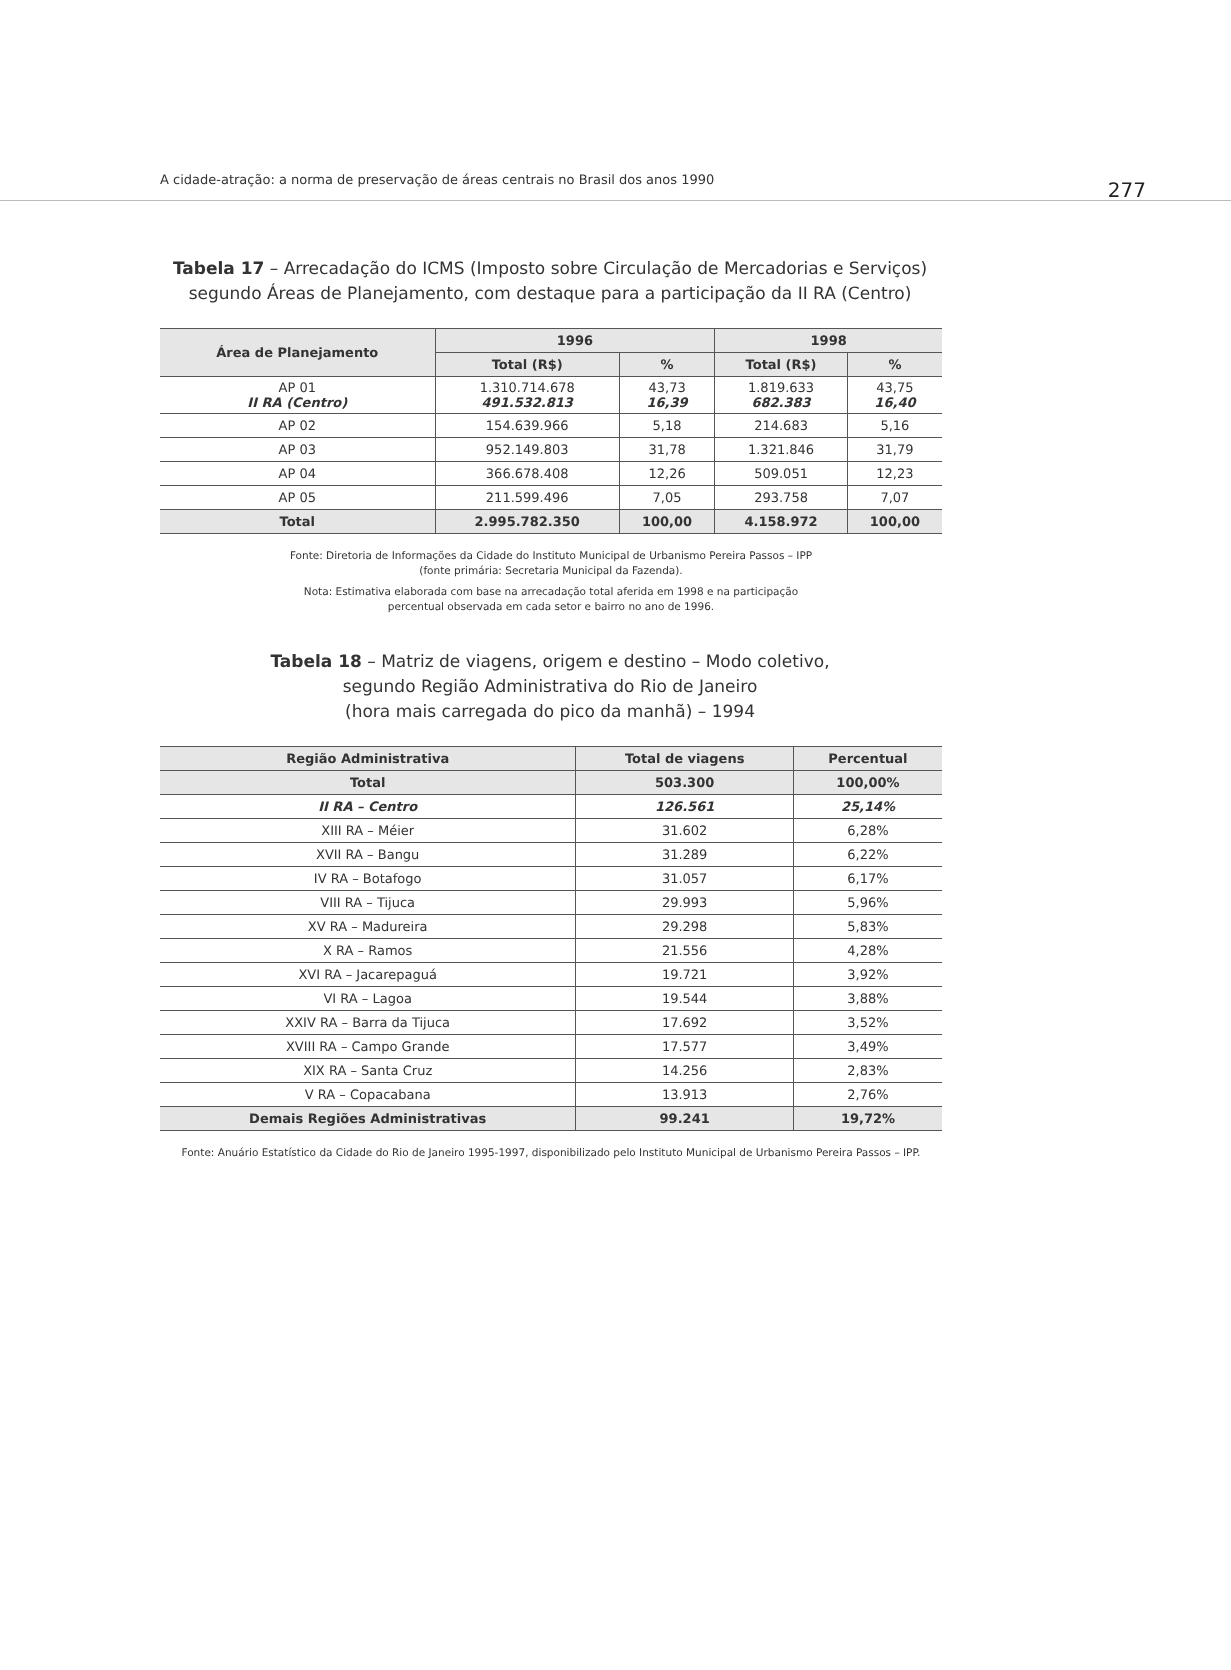A cidade-atração: a norma de preservação de áreas centrais no Brasil dos anos 1990
277
Tabela 17 – Arrecadação do ICMS (Imposto sobre Circulação de Mercadorias e Serviços) segundo Áreas de Planejamento, com destaque para a participação da II RA (Centro)
| Área de Planejamento | 1996 | | 1998 | |
| --- | --- | --- | --- | --- |
| | Total (R$) | % | Total (R$) | % |
| AP 01 II RA (Centro) | 1.310.714.678 491.532.813 | 43,73 16,39 | 1.819.633 682.383 | 43,75 16,40 |
| AP 02 | 154.639.966 | 5,18 | 214.683 | 5,16 |
| AP 03 | 952.149.803 | 31,78 | 1.321.846 | 31,79 |
| AP 04 | 366.678.408 | 12,26 | 509.051 | 12,23 |
| AP 05 | 211.599.496 | 7,05 | 293.758 | 7,07 |
| Total | 2.995.782.350 | 100,00 | 4.158.972 | 100,00 |
Fonte: Diretoria de Informações da Cidade do Instituto Municipal de Urbanismo Pereira Passos – IPP
(fonte primária: Secretaria Municipal da Fazenda).
Nota: Estimativa elaborada com base na arrecadação total aferida em 1998 e na participação
percentual observada em cada setor e bairro no ano de 1996.
Tabela 18 – Matriz de viagens, origem e destino – Modo coletivo,
segundo Região Administrativa do Rio de Janeiro
(hora mais carregada do pico da manhã) – 1994
| Região Administrativa | Total de viagens | Percentual |
| --- | --- | --- |
| Total | 503.300 | 100,00% |
| II RA – Centro | 126.561 | 25,14% |
| XIII RA – Méier | 31.602 | 6,28% |
| XVII RA – Bangu | 31.289 | 6,22% |
| IV RA – Botafogo | 31.057 | 6,17% |
| VIII RA – Tijuca | 29.993 | 5,96% |
| XV RA – Madureira | 29.298 | 5,83% |
| X RA – Ramos | 21.556 | 4,28% |
| XVI RA – Jacarepaguá | 19.721 | 3,92% |
| VI RA – Lagoa | 19.544 | 3,88% |
| XXIV RA – Barra da Tijuca | 17.692 | 3,52% |
| XVIII RA – Campo Grande | 17.577 | 3,49% |
| XIX RA – Santa Cruz | 14.256 | 2,83% |
| V RA – Copacabana | 13.913 | 2,76% |
| Demais Regiões Administrativas | 99.241 | 19,72% |
Fonte: Anuário Estatístico da Cidade do Rio de Janeiro 1995-1997, disponibilizado pelo Instituto Municipal de Urbanismo Pereira Passos – IPP.